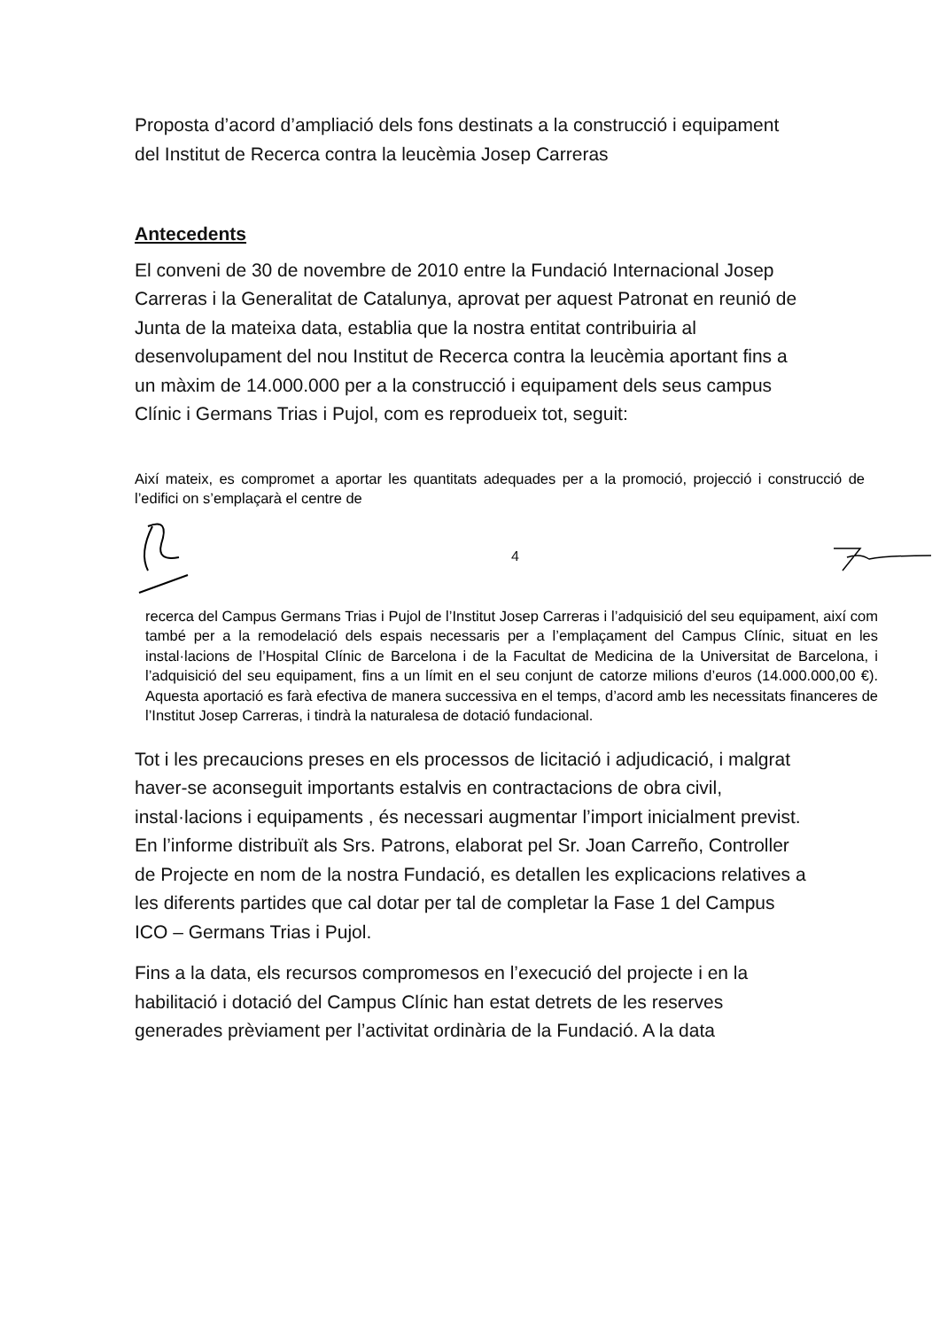Proposta d’acord d’ampliació dels fons destinats a la construcció i equipament del Institut de Recerca contra la leucèmia Josep Carreras
Antecedents
El conveni de 30 de novembre de 2010 entre la Fundació Internacional Josep Carreras i la Generalitat de Catalunya, aprovat per aquest Patronat en reunió de Junta de la mateixa data, establia que la nostra entitat contribuiria al desenvolupament del nou Institut de Recerca contra la leucèmia aportant fins a un màxim de 14.000.000 per a la construcció i equipament dels seus campus Clínic i Germans Trias i Pujol, com es reprodueix tot, seguit:
Així mateix, es compromet a aportar les quantitats adequades per a la promoció, projecció i construcció de l’edifici on s’emplaçarà el centre de
4
recerca del Campus Germans Trias i Pujol de l’Institut Josep Carreras i l’adquisició del seu equipament, així com també per a la remodelació dels espais necessaris per a l’emplaçament del Campus Clínic, situat en les instal·lacions de l’Hospital Clínic de Barcelona i de la Facultat de Medicina de la Universitat de Barcelona, i l’adquisició del seu equipament, fins a un límit en el seu conjunt de catorze milions d’euros (14.000.000,00 €). Aquesta aportació es farà efectiva de manera successiva en el temps, d’acord amb les necessitats financeres de l’Institut Josep Carreras, i tindrà la naturalesa de dotació fundacional.
Tot i les precaucions preses en els processos de licitació i adjudicació, i malgrat haver-se aconseguit importants estalvis en contractacions de obra civil, instal·lacions i equipaments , és necessari augmentar l’import inicialment previst. En l’informe distribuït als Srs. Patrons, elaborat pel Sr. Joan Carreño, Controller de Projecte en nom de la nostra Fundació, es detallen les explicacions relatives a les diferents partides que cal dotar per tal de completar la Fase 1 del Campus ICO – Germans Trias i Pujol.
Fins a la data, els recursos compromesos en l’execució del projecte i en la habilitació i dotació del Campus Clínic han estat detrets de les reserves generades prèviament per l’activitat ordinària de la Fundació. A la data